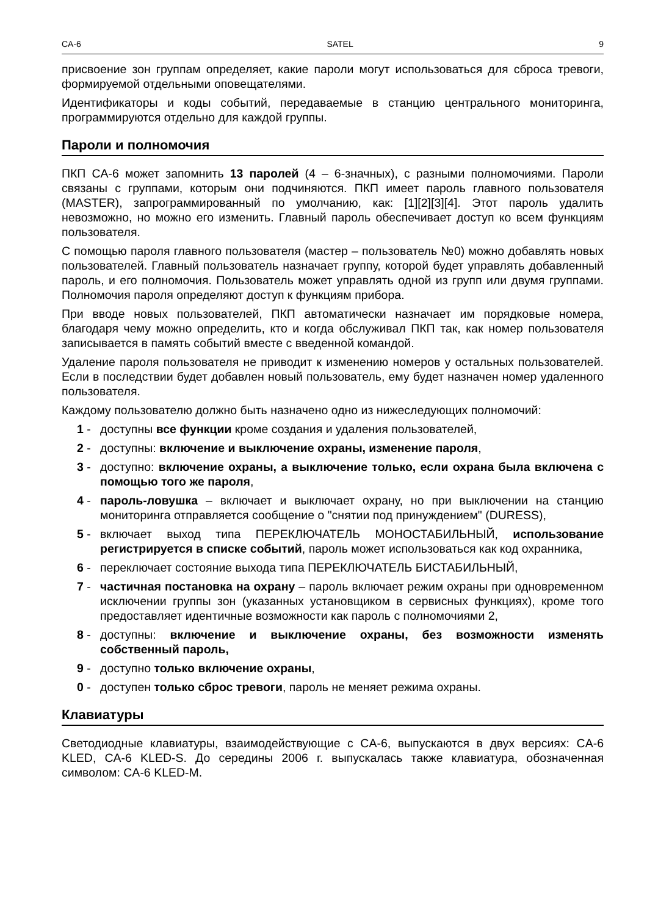CA-6 SATEL 9
присвоение зон группам определяет, какие пароли могут использоваться для сброса тревоги, формируемой отдельными оповещателями.
Идентификаторы и коды событий, передаваемые в станцию центрального мониторинга, программируются отдельно для каждой группы.
Пароли и полномочия
ПКП CA-6 может запомнить 13 паролей (4 – 6-значных), с разными полномочиями. Пароли связаны с группами, которым они подчиняются. ПКП имеет пароль главного пользователя (MASTER), запрограммированный по умолчанию, как: [1][2][3][4]. Этот пароль удалить невозможно, но можно его изменить. Главный пароль обеспечивает доступ ко всем функциям пользователя.
С помощью пароля главного пользователя (мастер – пользователь №0) можно добавлять новых пользователей. Главный пользователь назначает группу, которой будет управлять добавленный пароль, и его полномочия. Пользователь может управлять одной из групп или двумя группами. Полномочия пароля определяют доступ к функциям прибора.
При вводе новых пользователей, ПКП автоматически назначает им порядковые номера, благодаря чему можно определить, кто и когда обслуживал ПКП так, как номер пользователя записывается в память событий вместе с введенной командой.
Удаление пароля пользователя не приводит к изменению номеров у остальных пользователей. Если в последствии будет добавлен новый пользователь, ему будет назначен номер удаленного пользователя.
Каждому пользователю должно быть назначено одно из нижеследующих полномочий:
1 - доступны все функции кроме создания и удаления пользователей,
2 - доступны: включение и выключение охраны, изменение пароля,
3 - доступно: включение охраны, а выключение только, если охрана была включена с помощью того же пароля,
4 - пароль-ловушка – включает и выключает охрану, но при выключении на станцию мониторинга отправляется сообщение о "снятии под принуждением" (DURESS),
5 - включает выход типа ПЕРЕКЛЮЧАТЕЛЬ МОНОСТАБИЛЬНЫЙ, использование регистрируется в списке событий, пароль может использоваться как код охранника,
6 - переключает состояние выхода типа ПЕРЕКЛЮЧАТЕЛЬ БИСТАБИЛЬНЫЙ,
7 - частичная постановка на охрану – пароль включает режим охраны при одновременном исключении группы зон (указанных установщиком в сервисных функциях), кроме того предоставляет идентичные возможности как пароль с полномочиями 2,
8 - доступны: включение и выключение охраны, без возможности изменять собственный пароль,
9 - доступно только включение охраны,
0 - доступен только сброс тревоги, пароль не меняет режима охраны.
Клавиатуры
Светодиодные клавиатуры, взаимодействующие с CA-6, выпускаются в двух версиях: CA-6 KLED, CA-6 KLED-S. До середины 2006 г. выпускалась также клавиатура, обозначенная символом: CA-6 KLED-M.